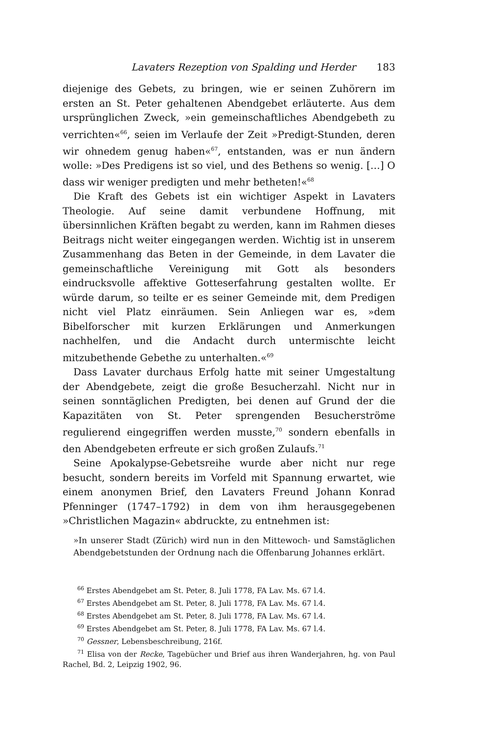Lavaters Rezeption von Spalding und Herder 183
diejenige des Gebets, zu bringen, wie er seinen Zuhörern im ersten an St. Peter gehaltenen Abendgebet erläuterte. Aus dem ursprünglichen Zweck, »ein gemeinschaftliches Abendgebeth zu verrichten«<sup>66</sup>, seien im Verlaufe der Zeit »Predigt-Stunden, deren wir ohnedem genug haben«<sup>67</sup>, entstanden, was er nun ändern wolle: »Des Predigens ist so viel, und des Bethens so wenig. […] O dass wir weniger predigten und mehr betheten!«<sup>68</sup>
Die Kraft des Gebets ist ein wichtiger Aspekt in Lavaters Theologie. Auf seine damit verbundene Hoffnung, mit übersinnlichen Kräften begabt zu werden, kann im Rahmen dieses Beitrags nicht weiter eingegangen werden. Wichtig ist in unserem Zusammenhang das Beten in der Gemeinde, in dem Lavater die gemeinschaftliche Vereinigung mit Gott als besonders eindrucksvolle affektive Gotteserfahrung gestalten wollte. Er würde darum, so teilte er es seiner Gemeinde mit, dem Predigen nicht viel Platz einräumen. Sein Anliegen war es, »dem Bibelforscher mit kurzen Erklärungen und Anmerkungen nachhelfen, und die Andacht durch untermischte leicht mitzubethende Gebethe zu unterhalten.«<sup>69</sup>
Dass Lavater durchaus Erfolg hatte mit seiner Umgestaltung der Abendgebete, zeigt die große Besucherzahl. Nicht nur in seinen sonntäglichen Predigten, bei denen auf Grund der die Kapazitäten von St. Peter sprengenden Besucherströme regulierend eingegriffen werden musste,<sup>70</sup> sondern ebenfalls in den Abendgebeten erfreute er sich großen Zulaufs.<sup>71</sup>
Seine Apokalypse-Gebetsreihe wurde aber nicht nur rege besucht, sondern bereits im Vorfeld mit Spannung erwartet, wie einem anonymen Brief, den Lavaters Freund Johann Konrad Pfenninger (1747–1792) in dem von ihm herausgegebenen »Christlichen Magazin« abdruckte, zu entnehmen ist:
»In unserer Stadt (Zürich) wird nun in den Mittewoch- und Samstäglichen Abendgebetstunden der Ordnung nach die Offenbarung Johannes erklärt.
<sup>66</sup> Erstes Abendgebet am St. Peter, 8. Juli 1778, FA Lav. Ms. 67 l.4.
<sup>67</sup> Erstes Abendgebet am St. Peter, 8. Juli 1778, FA Lav. Ms. 67 l.4.
<sup>68</sup> Erstes Abendgebet am St. Peter, 8. Juli 1778, FA Lav. Ms. 67 l.4.
<sup>69</sup> Erstes Abendgebet am St. Peter, 8. Juli 1778, FA Lav. Ms. 67 l.4.
<sup>70</sup> Gessner, Lebensbeschreibung, 216f.
<sup>71</sup> Elisa von der Recke, Tagebücher und Brief aus ihren Wanderjahren, hg. von Paul Rachel, Bd. 2, Leipzig 1902, 96.